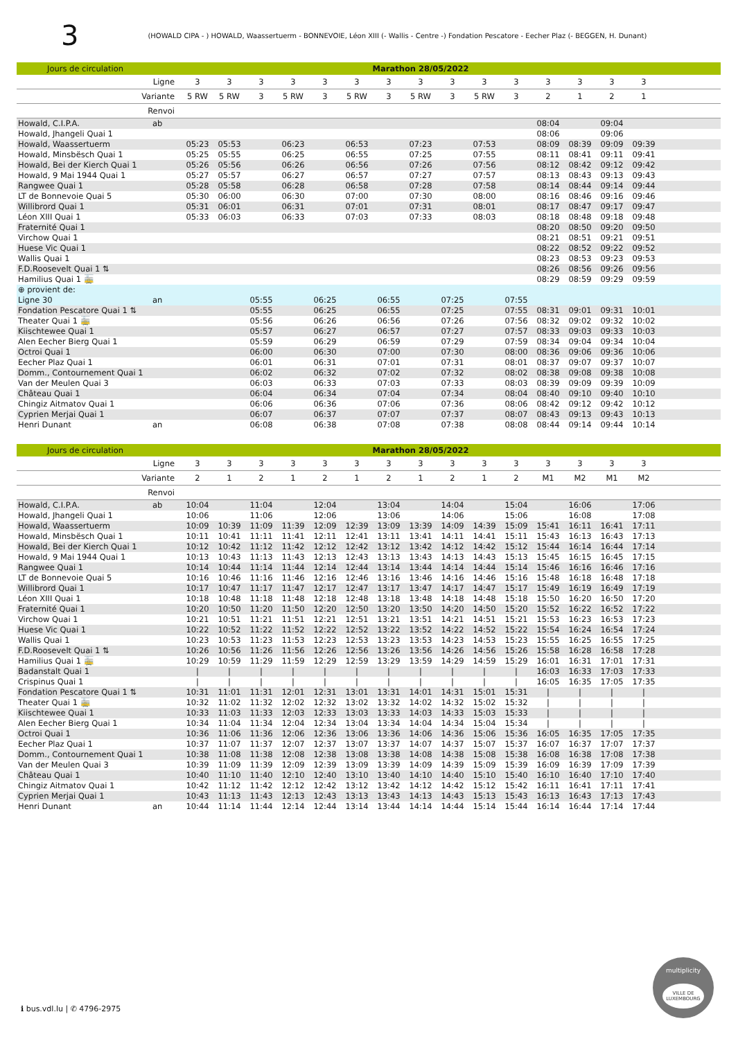3
(HOWALD CIPA - ) HOWALD, Waassertuerm - BONNEVOIE, Léon XIII (- Wallis - Centre -) Fondation Pescatore - Eecher Plaz (- BEGGEN, H. Dunant)
| Jours de circulation | | Marathon 28/05/2022 | | | | | | | | | | | | | | | |
| --- | --- | --- | --- | --- | --- | --- | --- | --- | --- | --- | --- | --- | --- | --- | --- | --- | --- |
| Ligne | | 3 | 3 | 3 | 3 | 3 | 3 | 3 | 3 | 3 | 3 | 3 | 3 | 3 | 3 | 3 | |
| Variante | | 5 RW | 5 RW | 3 | 5 RW | 3 | 5 RW | 3 | 5 RW | 3 | 5 RW | 3 | 2 | 1 | 2 | 1 | |
| Renvoi | | | | | | | | | | | | | | | | | |
| Howald, C.I.P.A. | ab | | | | | | | | | | | | 08:04 | | 09:04 | | |
| Howald, Jhangeli Quai 1 | | | | | | | | | | | | | 08:06 | | 09:06 | | |
| Howald, Waassertuerm | | 05:23 | 05:53 | | 06:23 | | 06:53 | | 07:23 | | 07:53 | | 08:09 | 08:39 | 09:09 | 09:39 | |
| Howald, Minsbësch Quai 1 | | 05:25 | 05:55 | | 06:25 | | 06:55 | | 07:25 | | 07:55 | | 08:11 | 08:41 | 09:11 | 09:41 | |
| Howald, Bei der Kierch Quai 1 | | 05:26 | 05:56 | | 06:26 | | 06:56 | | 07:26 | | 07:56 | | 08:12 | 08:42 | 09:12 | 09:42 | |
| Howald, 9 Mai 1944 Quai 1 | | 05:27 | 05:57 | | 06:27 | | 06:57 | | 07:27 | | 07:57 | | 08:13 | 08:43 | 09:13 | 09:43 | |
| Rangwee Quai 1 | | 05:28 | 05:58 | | 06:28 | | 06:58 | | 07:28 | | 07:58 | | 08:14 | 08:44 | 09:14 | 09:44 | |
| LT de Bonnevoie Quai 5 | | 05:30 | 06:00 | | 06:30 | | 07:00 | | 07:30 | | 08:00 | | 08:16 | 08:46 | 09:16 | 09:46 | |
| Willibrord Quai 1 | | 05:31 | 06:01 | | 06:31 | | 07:01 | | 07:31 | | 08:01 | | 08:17 | 08:47 | 09:17 | 09:47 | |
| Léon XIII Quai 1 | | 05:33 | 06:03 | | 06:33 | | 07:03 | | 07:33 | | 08:03 | | 08:18 | 08:48 | 09:18 | 09:48 | |
| Fraternité Quai 1 | | | | | | | | | | | | | 08:20 | 08:50 | 09:20 | 09:50 | |
| Virchow Quai 1 | | | | | | | | | | | | | 08:21 | 08:51 | 09:21 | 09:51 | |
| Huese Vic Quai 1 | | | | | | | | | | | | | 08:22 | 08:52 | 09:22 | 09:52 | |
| Wallis Quai 1 | | | | | | | | | | | | | 08:23 | 08:53 | 09:23 | 09:53 | |
| F.D.Roosevelt Quai 1 ⇅ | | | | | | | | | | | | | 08:26 | 08:56 | 09:26 | 09:56 | |
| Hamilius Quai 1 🚋 | | | | | | | | | | | | | 08:29 | 08:59 | 09:29 | 09:59 | |
| ⊕ provient de: | | | | | | | | | | | | | | | | | |
| Ligne 30 | an | | | 05:55 | | 06:25 | | 06:55 | | 07:25 | | 07:55 | | | | | |
| Fondation Pescatore Quai 1 ⇅ | | | | 05:55 | | 06:25 | | 06:55 | | 07:25 | | 07:55 | 08:31 | 09:01 | 09:31 | 10:01 | |
| Theater Quai 1 🚋 | | | | 05:56 | | 06:26 | | 06:56 | | 07:26 | | 07:56 | 08:32 | 09:02 | 09:32 | 10:02 | |
| Kiischtewee Quai 1 | | | | 05:57 | | 06:27 | | 06:57 | | 07:27 | | 07:57 | 08:33 | 09:03 | 09:33 | 10:03 | |
| Alen Eecher Bierg Quai 1 | | | | 05:59 | | 06:29 | | 06:59 | | 07:29 | | 07:59 | 08:34 | 09:04 | 09:34 | 10:04 | |
| Octroi Quai 1 | | | | 06:00 | | 06:30 | | 07:00 | | 07:30 | | 08:00 | 08:36 | 09:06 | 09:36 | 10:06 | |
| Eecher Plaz Quai 1 | | | | 06:01 | | 06:31 | | 07:01 | | 07:31 | | 08:01 | 08:37 | 09:07 | 09:37 | 10:07 | |
| Domm., Contournement Quai 1 | | | | 06:02 | | 06:32 | | 07:02 | | 07:32 | | 08:02 | 08:38 | 09:08 | 09:38 | 10:08 | |
| Van der Meulen Quai 3 | | | | 06:03 | | 06:33 | | 07:03 | | 07:33 | | 08:03 | 08:39 | 09:09 | 09:39 | 10:09 | |
| Château Quai 1 | | | | 06:04 | | 06:34 | | 07:04 | | 07:34 | | 08:04 | 08:40 | 09:10 | 09:40 | 10:10 | |
| Chingiz Aitmatov Quai 1 | | | | 06:06 | | 06:36 | | 07:06 | | 07:36 | | 08:06 | 08:42 | 09:12 | 09:42 | 10:12 | |
| Cyprien Merjai Quai 1 | | | | 06:07 | | 06:37 | | 07:07 | | 07:37 | | 08:07 | 08:43 | 09:13 | 09:43 | 10:13 | |
| Henri Dunant | an | | | 06:08 | | 06:38 | | 07:08 | | 07:38 | | 08:08 | 08:44 | 09:14 | 09:44 | 10:14 | |
| Jours de circulation | | Marathon 28/05/2022 | | | | | | | | | | | | | | | |
| --- | --- | --- | --- | --- | --- | --- | --- | --- | --- | --- | --- | --- | --- | --- | --- | --- | --- |
| Ligne | | 3 | 3 | 3 | 3 | 3 | 3 | 3 | 3 | 3 | 3 | 3 | 3 | 3 | 3 | 3 | |
| Variante | | 2 | 1 | 2 | 1 | 2 | 1 | 2 | 1 | 2 | 1 | 2 | M1 | M2 | M1 | M2 | |
| Renvoi | | | | | | | | | | | | | | | | | |
| Howald, C.I.P.A. | ab | 10:04 | | 11:04 | | 12:04 | | 13:04 | | 14:04 | | 15:04 | | 16:06 | | 17:06 | |
| Howald, Jhangeli Quai 1 | | 10:06 | | 11:06 | | 12:06 | | 13:06 | | 14:06 | | 15:06 | | 16:08 | | 17:08 | |
| Howald, Waassertuerm | | 10:09 | 10:39 | 11:09 | 11:39 | 12:09 | 12:39 | 13:09 | 13:39 | 14:09 | 14:39 | 15:09 | 15:41 | 16:11 | 16:41 | 17:11 | |
| Howald, Minsbësch Quai 1 | | 10:11 | 10:41 | 11:11 | 11:41 | 12:11 | 12:41 | 13:11 | 13:41 | 14:11 | 14:41 | 15:11 | 15:43 | 16:13 | 16:43 | 17:13 | |
| Howald, Bei der Kierch Quai 1 | | 10:12 | 10:42 | 11:12 | 11:42 | 12:12 | 12:42 | 13:12 | 13:42 | 14:12 | 14:42 | 15:12 | 15:44 | 16:14 | 16:44 | 17:14 | |
| Howald, 9 Mai 1944 Quai 1 | | 10:13 | 10:43 | 11:13 | 11:43 | 12:13 | 12:43 | 13:13 | 13:43 | 14:13 | 14:43 | 15:13 | 15:45 | 16:15 | 16:45 | 17:15 | |
| Rangwee Quai 1 | | 10:14 | 10:44 | 11:14 | 11:44 | 12:14 | 12:44 | 13:14 | 13:44 | 14:14 | 14:44 | 15:14 | 15:46 | 16:16 | 16:46 | 17:16 | |
| LT de Bonnevoie Quai 5 | | 10:16 | 10:46 | 11:16 | 11:46 | 12:16 | 12:46 | 13:16 | 13:46 | 14:16 | 14:46 | 15:16 | 15:48 | 16:18 | 16:48 | 17:18 | |
| Willibrord Quai 1 | | 10:17 | 10:47 | 11:17 | 11:47 | 12:17 | 12:47 | 13:17 | 13:47 | 14:17 | 14:47 | 15:17 | 15:49 | 16:19 | 16:49 | 17:19 | |
| Léon XIII Quai 1 | | 10:18 | 10:48 | 11:18 | 11:48 | 12:18 | 12:48 | 13:18 | 13:48 | 14:18 | 14:48 | 15:18 | 15:50 | 16:20 | 16:50 | 17:20 | |
| Fraternité Quai 1 | | 10:20 | 10:50 | 11:20 | 11:50 | 12:20 | 12:50 | 13:20 | 13:50 | 14:20 | 14:50 | 15:20 | 15:52 | 16:22 | 16:52 | 17:22 | |
| Virchow Quai 1 | | 10:21 | 10:51 | 11:21 | 11:51 | 12:21 | 12:51 | 13:21 | 13:51 | 14:21 | 14:51 | 15:21 | 15:53 | 16:23 | 16:53 | 17:23 | |
| Huese Vic Quai 1 | | 10:22 | 10:52 | 11:22 | 11:52 | 12:22 | 12:52 | 13:22 | 13:52 | 14:22 | 14:52 | 15:22 | 15:54 | 16:24 | 16:54 | 17:24 | |
| Wallis Quai 1 | | 10:23 | 10:53 | 11:23 | 11:53 | 12:23 | 12:53 | 13:23 | 13:53 | 14:23 | 14:53 | 15:23 | 15:55 | 16:25 | 16:55 | 17:25 | |
| F.D.Roosevelt Quai 1 ⇅ | | 10:26 | 10:56 | 11:26 | 11:56 | 12:26 | 12:56 | 13:26 | 13:56 | 14:26 | 14:56 | 15:26 | 15:58 | 16:28 | 16:58 | 17:28 | |
| Hamilius Quai 1 🚋 | | 10:29 | 10:59 | 11:29 | 11:59 | 12:29 | 12:59 | 13:29 | 13:59 | 14:29 | 14:59 | 15:29 | 16:01 | 16:31 | 17:01 | 17:31 | |
| Badanstalt Quai 1 | | / | / | / | / | / | / | / | / | / | / | / | 16:03 | 16:33 | 17:03 | 17:33 | |
| Crispinus Quai 1 | | / | / | / | / | / | / | / | / | / | / | / | 16:05 | 16:35 | 17:05 | 17:35 | |
| Fondation Pescatore Quai 1 ⇅ | | 10:31 | 11:01 | 11:31 | 12:01 | 12:31 | 13:01 | 13:31 | 14:01 | 14:31 | 15:01 | 15:31 | / | / | / | / | |
| Theater Quai 1 🚋 | | 10:32 | 11:02 | 11:32 | 12:02 | 12:32 | 13:02 | 13:32 | 14:02 | 14:32 | 15:02 | 15:32 | / | / | / | / | |
| Kiischtewee Quai 1 | | 10:33 | 11:03 | 11:33 | 12:03 | 12:33 | 13:03 | 13:33 | 14:03 | 14:33 | 15:03 | 15:33 | / | / | / | / | |
| Alen Eecher Bierg Quai 1 | | 10:34 | 11:04 | 11:34 | 12:04 | 12:34 | 13:04 | 13:34 | 14:04 | 14:34 | 15:04 | 15:34 | / | / | / | / | |
| Octroi Quai 1 | | 10:36 | 11:06 | 11:36 | 12:06 | 12:36 | 13:06 | 13:36 | 14:06 | 14:36 | 15:06 | 15:36 | 16:05 | 16:35 | 17:05 | 17:35 | |
| Eecher Plaz Quai 1 | | 10:37 | 11:07 | 11:37 | 12:07 | 12:37 | 13:07 | 13:37 | 14:07 | 14:37 | 15:07 | 15:37 | 16:07 | 16:37 | 17:07 | 17:37 | |
| Domm., Contournement Quai 1 | | 10:38 | 11:08 | 11:38 | 12:08 | 12:38 | 13:08 | 13:38 | 14:08 | 14:38 | 15:08 | 15:38 | 16:08 | 16:38 | 17:08 | 17:38 | |
| Van der Meulen Quai 3 | | 10:39 | 11:09 | 11:39 | 12:09 | 12:39 | 13:09 | 13:39 | 14:09 | 14:39 | 15:09 | 15:39 | 16:09 | 16:39 | 17:09 | 17:39 | |
| Château Quai 1 | | 10:40 | 11:10 | 11:40 | 12:10 | 12:40 | 13:10 | 13:40 | 14:10 | 14:40 | 15:10 | 15:40 | 16:10 | 16:40 | 17:10 | 17:40 | |
| Chingiz Aitmatov Quai 1 | | 10:42 | 11:12 | 11:42 | 12:12 | 12:42 | 13:12 | 13:42 | 14:12 | 14:42 | 15:12 | 15:42 | 16:11 | 16:41 | 17:11 | 17:41 | |
| Cyprien Merjai Quai 1 | | 10:43 | 11:13 | 11:43 | 12:13 | 12:43 | 13:13 | 13:43 | 14:13 | 14:43 | 15:13 | 15:43 | 16:13 | 16:43 | 17:13 | 17:43 | |
| Henri Dunant | an | 10:44 | 11:14 | 11:44 | 12:14 | 12:44 | 13:14 | 13:44 | 14:14 | 14:44 | 15:14 | 15:44 | 16:14 | 16:44 | 17:14 | 17:44 | |
ℹ bus.vdl.lu | ✆ 4796-2975
multiplicity
VILLE DE LUXEMBOURG